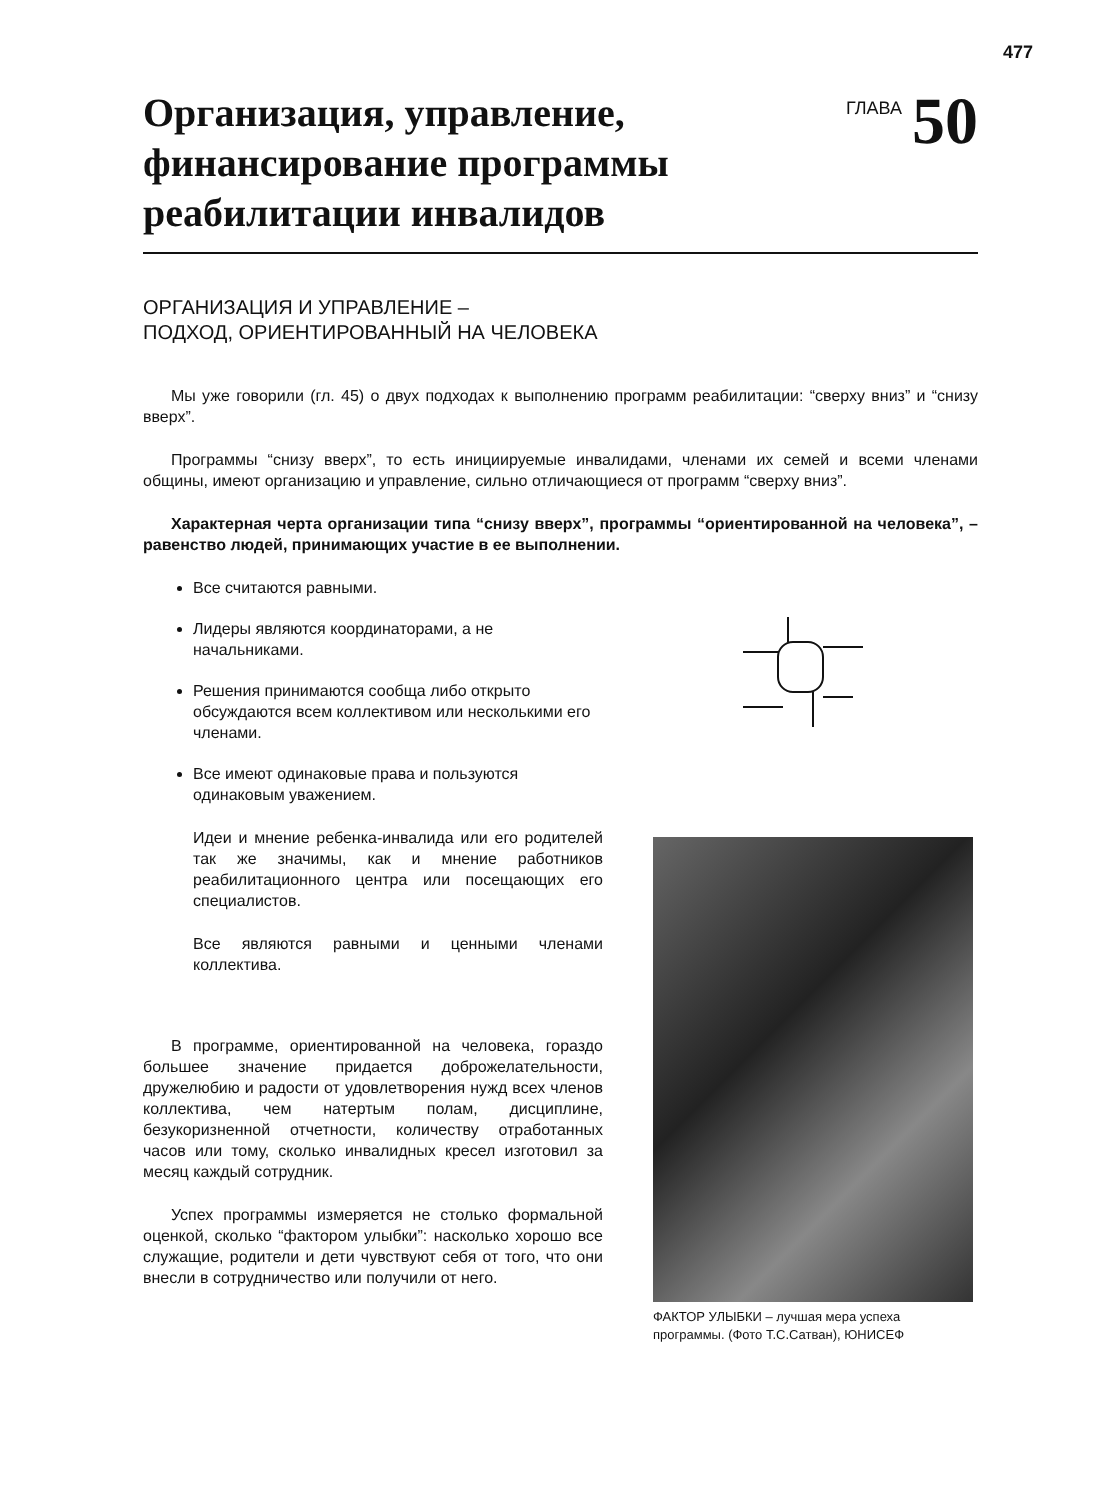477
Организация, управление,
финансирование программы
реабилитации инвалидов
ГЛАВА 50
ОРГАНИЗАЦИЯ И УПРАВЛЕНИЕ –
ПОДХОД, ОРИЕНТИРОВАННЫЙ НА ЧЕЛОВЕКА
Мы уже говорили (гл. 45) о двух подходах к выполнению программ реабилитации: “сверху вниз” и “снизу вверх”.
Программы “снизу вверх”, то есть инициируемые инвалидами, членами их семей и всеми членами общины, имеют организацию и управление, сильно отличающиеся от программ “сверху вниз”.
Характерная черта организации типа “снизу вверх”, программы “ориентированной на человека”, – равенство людей, принимающих участие в ее выполнении.
Все считаются равными.
Лидеры являются координаторами, а не начальниками.
Решения принимаются сообща либо открыто обсуждаются всем коллективом или несколькими его членами.
Все имеют одинаковые права и пользуются одинаковым уважением.
Идеи и мнение ребенка-инвалида или его родителей так же значимы, как и мнение работников реабилитационного центра или посещающих его специалистов.
Все являются равными и ценными членами коллектива.
В программе, ориентированной на человека, гораздо большее значение придается доброжелательности, дружелюбию и радости от удовлетворения нужд всех членов коллектива, чем натертым полам, дисциплине, безукоризненной отчетности, количеству отработанных часов или тому, сколько инвалидных кресел изготовил за месяц каждый сотрудник.
Успех программы измеряется не столько формальной оценкой, сколько “фактором улыбки”: насколько хорошо все служащие, родители и дети чувствуют себя от того, что они внесли в сотрудничество или получили от него.
ФАКТОР УЛЫБКИ – лучшая мера успеха программы. (Фото Т.С.Сатван), ЮНИСЕФ